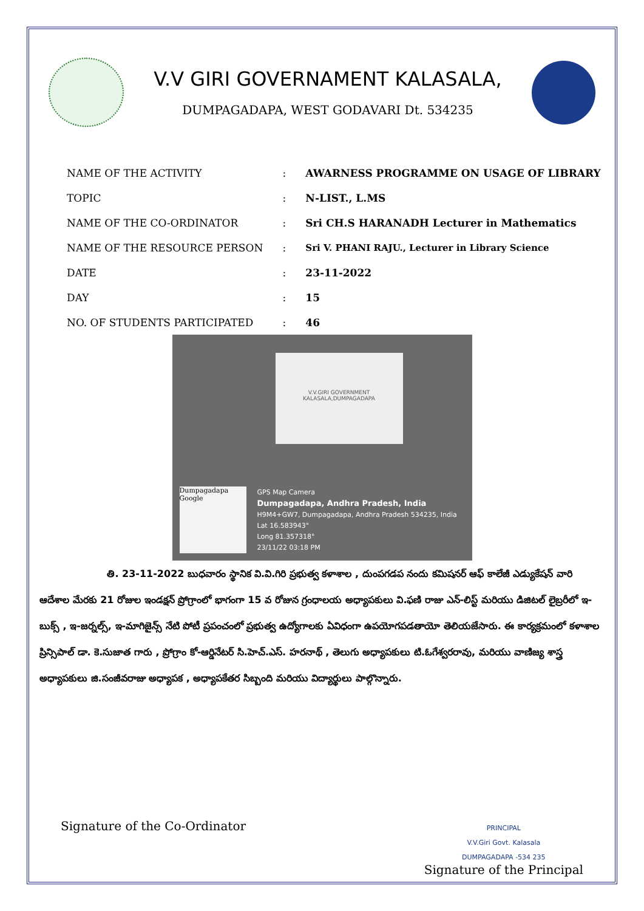V.V GIRI GOVERNAMENT KALASALA,
DUMPAGADAPA, WEST GODAVARI Dt. 534235
| NAME OF THE ACTIVITY | : | AWARNESS PROGRAMME ON USAGE OF LIBRARY |
| TOPIC | : | N-LIST., L.MS |
| NAME OF THE CO-ORDINATOR | : | Sri CH.S HARANADH Lecturer in Mathematics |
| NAME OF THE RESOURCE PERSON | : | Sri V. PHANI RAJU., Lecturer in Library Science |
| DATE | : | 23-11-2022 |
| DAY | : | 15 |
| NO. OF STUDENTS PARTICIPATED | : | 46 |
V.V.GIRI GOVERNMENT
KALASALA,DUMPAGADAPA
Dumpagadapa
Google
GPS Map Camera
Dumpagadapa, Andhra Pradesh, India
H9M4+GW7, Dumpagadapa, Andhra Pradesh 534235, India
Lat 16.583943°
Long 81.357318°
23/11/22 03:18 PM
తి. 23-11-2022 బుధవారం స్థానిక వి.వి.గిరి ప్రభుత్వ కళాశాల , దుంపగడప నందు కమిషనర్ ఆఫ్ కాలేజీ ఎడ్యుకేషన్ వారి ఆదేశాల మేరకు 21 రోజుల ఇండక్షన్ ప్రోగ్రాంలో భాగంగా 15 వ రోజున గ్రంధాలయ అధ్యాపకులు వి.ఫణి రాజు ఎన్-లిస్ట్ మరియు డిజిటల్ లైబ్రరీలో ఇ-బుక్స్ , ఇ-జర్నల్స్, ఇ-మాగిజైన్స్ నేటి పోటీ ప్రపంచంలో ప్రభుత్వ ఉద్యోగాలకు ఏవిధంగా ఉపయోగపడతాయో తెలియజేసారు. ఈ కార్యక్రమంలో కళాశాల ప్రిన్సిపాల్ డా. కె.సుజాత గారు , ప్రోగ్రాం కో-ఆర్డినేటర్ సి.హెచ్.ఎస్. హరనాథ్ , తెలుగు అధ్యాపకులు టి.ఓగేశ్వరరావు, మరియు వాణిజ్య శాస్త్ర అధ్యాపకులు జి.సంజీవరాజు అధ్యాపక , అధ్యాపకేతర సిబ్బంది మరియు విద్యార్థులు పాల్గొన్నారు.
Signature of the Co-Ordinator
PRINCIPAL
V.V.Giri Govt. Kalasala
DUMPAGADAPA -534 235
Signature of the Principal